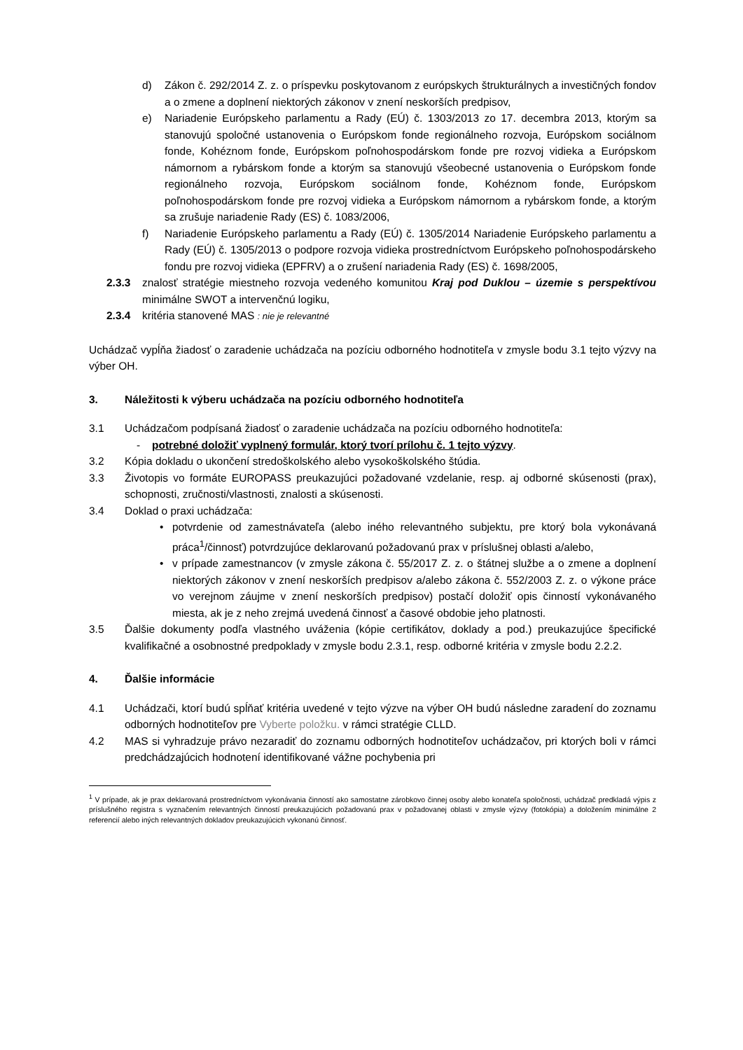d) Zákon č. 292/2014 Z. z. o príspevku poskytovanom z európskych štrukturálnych a investičných fondov a o zmene a doplnení niektorých zákonov v znení neskorších predpisov,
e) Nariadenie Európskeho parlamentu a Rady (EÚ) č. 1303/2013 zo 17. decembra 2013, ktorým sa stanovujú spoločné ustanovenia o Európskom fonde regionálneho rozvoja, Európskom sociálnom fonde, Kohéznom fonde, Európskom poľnohospodárskom fonde pre rozvoj vidieka a Európskom námornom a rybárskom fonde a ktorým sa stanovujú všeobecné ustanovenia o Európskom fonde regionálneho rozvoja, Európskom sociálnom fonde, Kohéznom fonde, Európskom poľnohospodárskom fonde pre rozvoj vidieka a Európskom námornom a rybárskom fonde, a ktorým sa zrušuje nariadenie Rady (ES) č. 1083/2006,
f) Nariadenie Európskeho parlamentu a Rady (EÚ) č. 1305/2014 Nariadenie Európskeho parlamentu a Rady (EÚ) č. 1305/2013 o podpore rozvoja vidieka prostredníctvom Európskeho poľnohospodárskeho fondu pre rozvoj vidieka (EPFRV) a o zrušení nariadenia Rady (ES) č. 1698/2005,
2.3.3 znalosť stratégie miestneho rozvoja vedeného komunitou Kraj pod Duklou – územie s perspektívou minimálne SWOT a intervenčnú logiku,
2.3.4 kritéria stanovené MAS : nie je relevantné
Uchádzač vypĺňa žiadosť o zaradenie uchádzača na pozíciu odborného hodnotiteľa v zmysle bodu 3.1 tejto výzvy na výber OH.
3. Náležitosti k výberu uchádzača na pozíciu odborného hodnotiteľa
3.1 Uchádzačom podpísaná žiadosť o zaradenie uchádzača na pozíciu odborného hodnotiteľa:
- potrebné doložiť vyplnený formulár, ktorý tvorí prílohu č. 1 tejto výzvy.
3.2 Kópia dokladu o ukončení stredoškolského alebo vysokoškolského štúdia.
3.3 Životopis vo formáte EUROPASS preukazujúci požadované vzdelanie, resp. aj odborné skúsenosti (prax), schopnosti, zručnosti/vlastnosti, znalosti a skúsenosti.
3.4 Doklad o praxi uchádzača:
• potvrdenie od zamestnávateľa (alebo iného relevantného subjektu, pre ktorý bola vykonávaná práca<sup>1</sup>/činnosť) potvrdzujúce deklarovanú požadovanú prax v príslušnej oblasti a/alebo,
• v prípade zamestnancov (v zmysle zákona č. 55/2017 Z. z. o štátnej službe a o zmene a doplnení niektorých zákonov v znení neskorších predpisov a/alebo zákona č. 552/2003 Z. z. o výkone práce vo verejnom záujme v znení neskorších predpisov) postačí doložiť opis činností vykonávaného miesta, ak je z neho zrejmá uvedená činnosť a časové obdobie jeho platnosti.
3.5 Ďalšie dokumenty podľa vlastného uváženia (kópie certifikátov, doklady a pod.) preukazujúce špecifické kvalifikačné a osobnostné predpoklady v zmysle bodu 2.3.1, resp. odborné kritéria v zmysle bodu 2.2.2.
4. Ďalšie informácie
4.1 Uchádzači, ktorí budú spĺňať kritéria uvedené v tejto výzve na výber OH budú následne zaradení do zoznamu odborných hodnotiteľov pre Vyberte položku. v rámci stratégie CLLD.
4.2 MAS si vyhradzuje právo nezaradiť do zoznamu odborných hodnotiteľov uchádzačov, pri ktorých boli v rámci predchádzajúcich hodnotení identifikované vážne pochybenia pri
<sup>1</sup> V prípade, ak je prax deklarovaná prostredníctvom vykonávania činností ako samostatne zárobkovo činnej osoby alebo konateľa spoločnosti, uchádzač predkladá výpis z príslušného registra s vyznačením relevantných činností preukazujúcich požadovanú prax v požadovanej oblasti v zmysle výzvy (fotokópia) a doložením minimálne 2 referencií alebo iných relevantných dokladov preukazujúcich vykonanú činnosť.